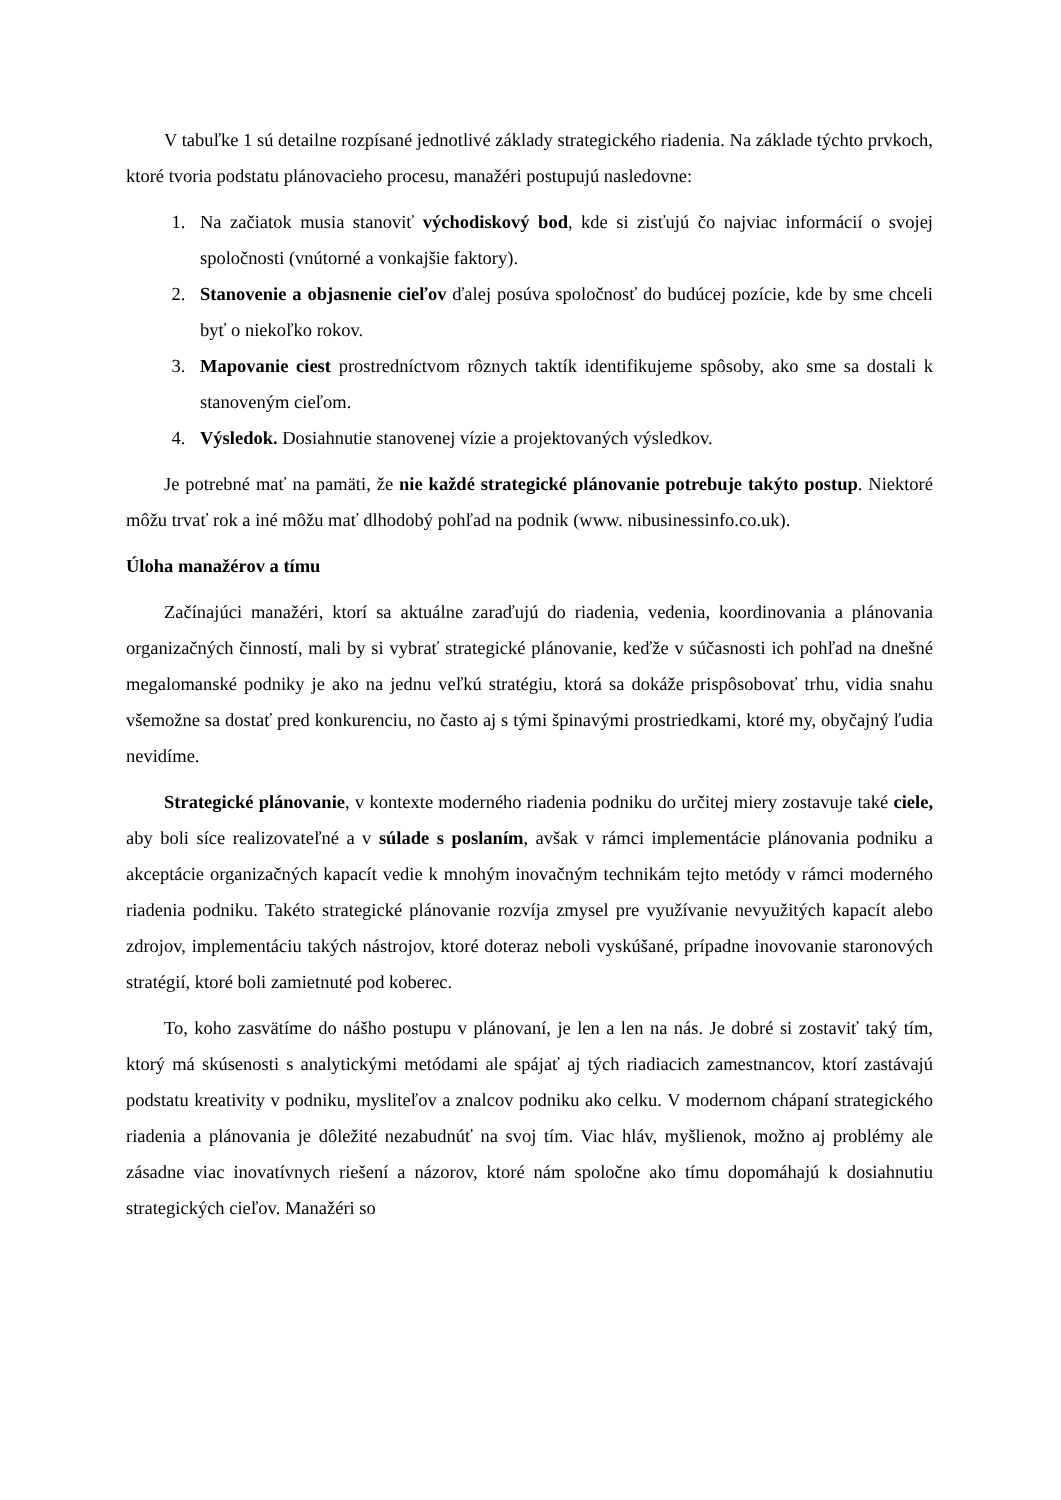V tabuľke 1 sú detailne rozpísané jednotlivé základy strategického riadenia. Na základe týchto prvkoch, ktoré tvoria podstatu plánovacieho procesu, manažéri postupujú nasledovne:
1. Na začiatok musia stanoviť východiskový bod, kde si zisťujú čo najviac informácií o svojej spoločnosti (vnútorné a vonkajšie faktory).
2. Stanovenie a objasnenie cieľov ďalej posúva spoločnosť do budúcej pozície, kde by sme chceli byť o niekoľko rokov.
3. Mapovanie ciest prostredníctvom rôznych taktík identifikujeme spôsoby, ako sme sa dostali k stanoveným cieľom.
4. Výsledok. Dosiahnutie stanovenej vízie a projektovaných výsledkov.
Je potrebné mať na pamäti, že nie každé strategické plánovanie potrebuje takýto postup. Niektoré môžu trvať rok a iné môžu mať dlhodobý pohľad na podnik (www. nibusinessinfo.co.uk).
Úloha manažérov a tímu
Začínajúci manažéri, ktorí sa aktuálne zaraďujú do riadenia, vedenia, koordinovania a plánovania organizačných činností, mali by si vybrať strategické plánovanie, keďže v súčasnosti ich pohľad na dnešné megalomanské podniky je ako na jednu veľkú stratégiu, ktorá sa dokáže prispôsobovať trhu, vidia snahu všemožne sa dostať pred konkurenciu, no často aj s tými špinavými prostriedkami, ktoré my, obyčajný ľudia nevidíme.
Strategické plánovanie, v kontexte moderného riadenia podniku do určitej miery zostavuje také ciele, aby boli síce realizovateľné a v súlade s poslaním, avšak v rámci implementácie plánovania podniku a akceptácie organizačných kapacít vedie k mnohým inovačným technikám tejto metódy v rámci moderného riadenia podniku. Takéto strategické plánovanie rozvíja zmysel pre využívanie nevyužitých kapacít alebo zdrojov, implementáciu takých nástrojov, ktoré doteraz neboli vyskúšané, prípadne inovovanie staronových stratégií, ktoré boli zamietnuté pod koberec.
To, koho zasvätíme do nášho postupu v plánovaní, je len a len na nás. Je dobré si zostaviť taký tím, ktorý má skúsenosti s analytickými metódami ale spájať aj tých riadiacich zamestnancov, ktorí zastávajú podstatu kreativity v podniku, mysliteľov a znalcov podniku ako celku. V modernom chápaní strategického riadenia a plánovania je dôležité nezabudnúť na svoj tím. Viac hláv, myšlienok, možno aj problémy ale zásadne viac inovatívnych riešení a názorov, ktoré nám spoločne ako tímu dopomáhajú k dosiahnutiu strategických cieľov. Manažéri so